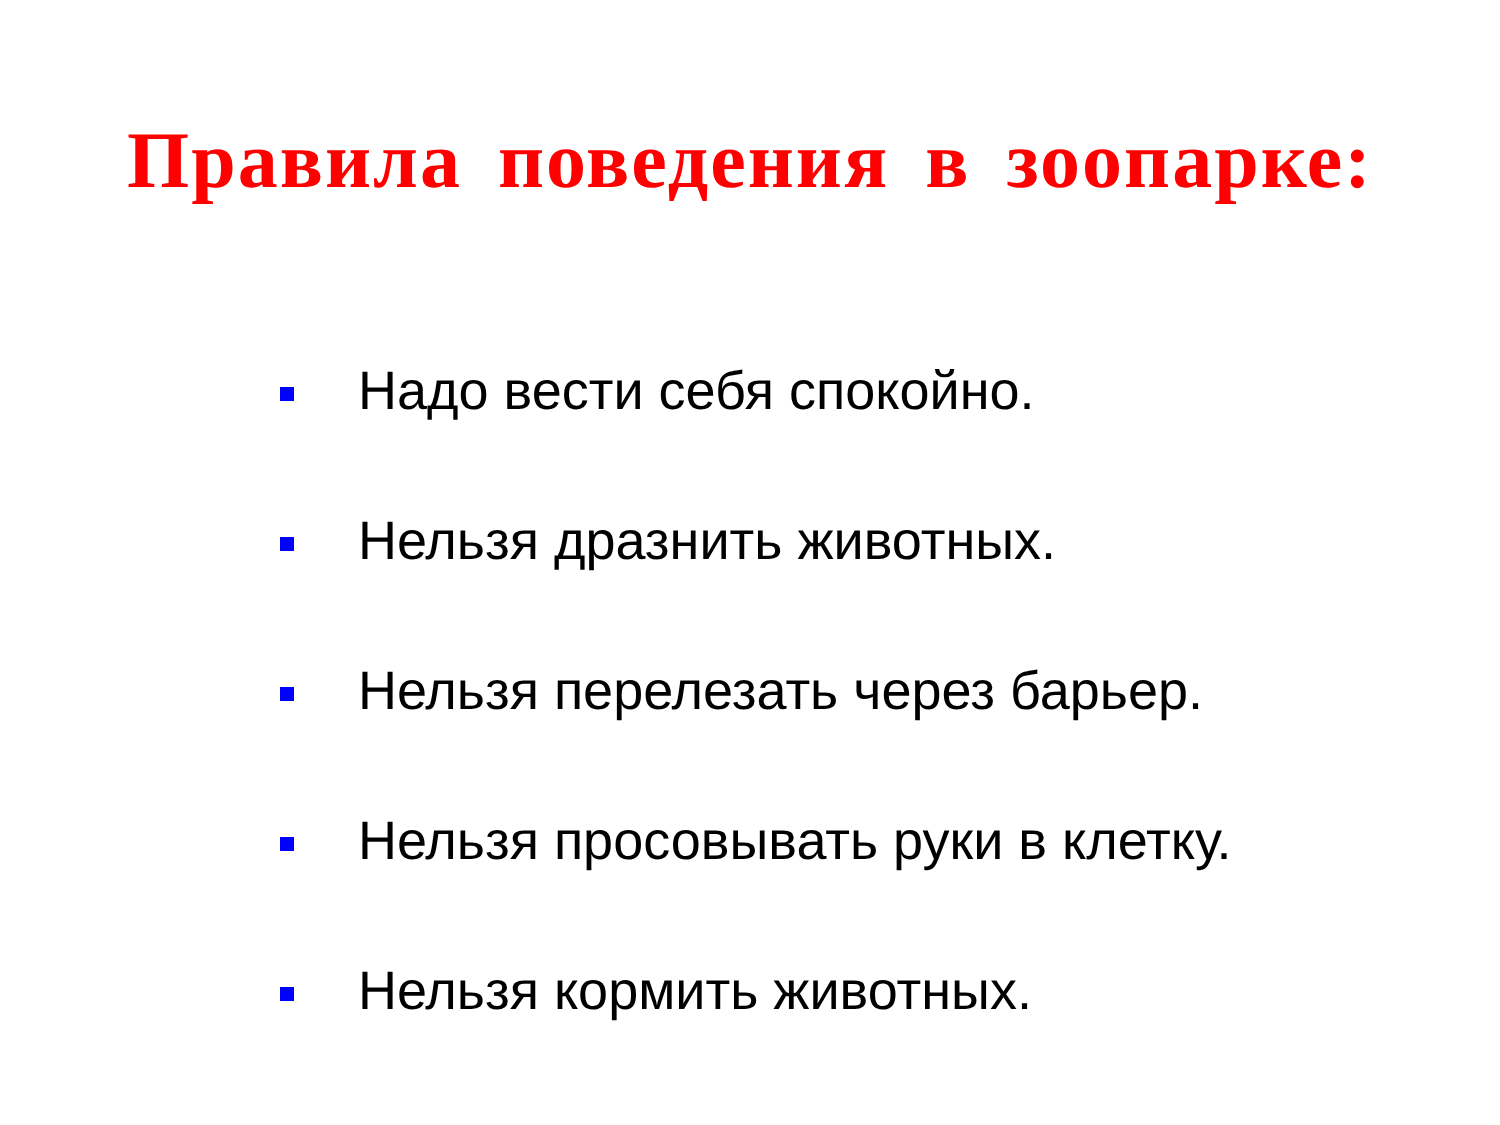Правила поведения в зоопарке:
Надо вести себя спокойно.
Нельзя дразнить животных.
Нельзя перелезать через барьер.
Нельзя просовывать руки в клетку.
Нельзя кормить животных.